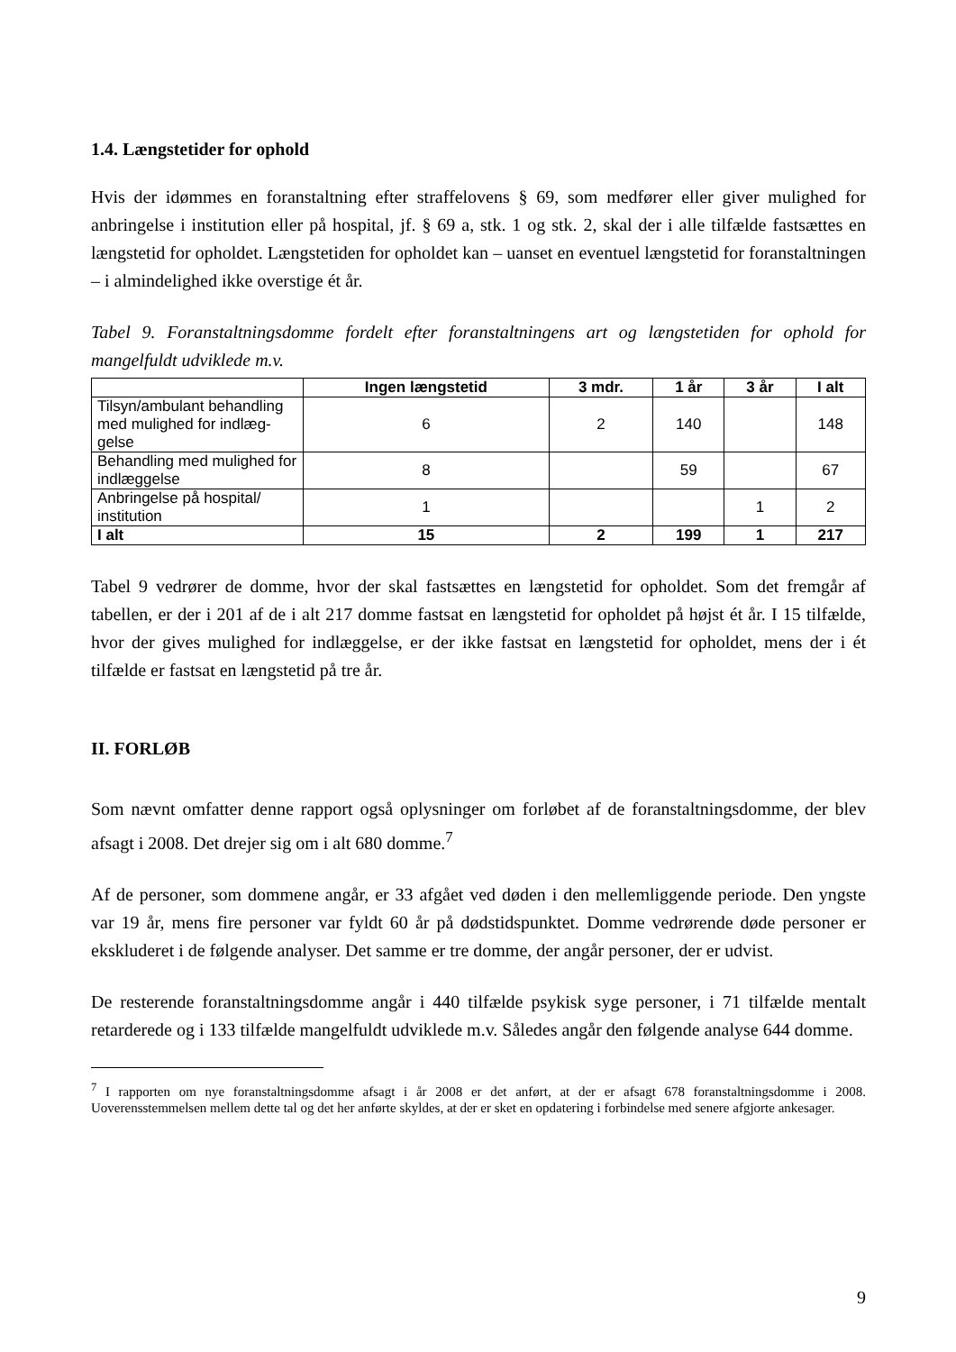1.4. Længstetider for ophold
Hvis der idømmes en foranstaltning efter straffelovens § 69, som medfører eller giver mulighed for anbringelse i institution eller på hospital, jf. § 69 a, stk. 1 og stk. 2, skal der i alle tilfælde fastsættes en længstetid for opholdet. Længstetiden for opholdet kan – uanset en eventuel længstetid for foranstaltningen – i almindelighed ikke overstige ét år.
Tabel 9. Foranstaltningsdomme fordelt efter foranstaltningens art og længstetiden for ophold for mangelfuldt udviklede m.v.
| | Ingen længstetid | 3 mdr. | 1 år | 3 år | I alt |
| --- | --- | --- | --- | --- | --- |
| Tilsyn/ambulant behandling med mulighed for indlæg-gelse | 6 | 2 | 140 | | 148 |
| Behandling med mulighed for indlæggelse | 8 | | 59 | | 67 |
| Anbringelse på hospital/ institution | 1 | | | 1 | 2 |
| I alt | 15 | 2 | 199 | 1 | 217 |
Tabel 9 vedrører de domme, hvor der skal fastsættes en længstetid for opholdet. Som det fremgår af tabellen, er der i 201 af de i alt 217 domme fastsat en længstetid for opholdet på højst ét år. I 15 tilfælde, hvor der gives mulighed for indlæggelse, er der ikke fastsat en længstetid for opholdet, mens der i ét tilfælde er fastsat en længstetid på tre år.
II. FORLØB
Som nævnt omfatter denne rapport også oplysninger om forløbet af de foranstaltningsdomme, der blev afsagt i 2008. Det drejer sig om i alt 680 domme.<sup>7</sup>
Af de personer, som dommene angår, er 33 afgået ved døden i den mellemliggende periode. Den yngste var 19 år, mens fire personer var fyldt 60 år på dødstidspunktet. Domme vedrørende døde personer er ekskluderet i de følgende analyser. Det samme er tre domme, der angår personer, der er udvist.
De resterende foranstaltningsdomme angår i 440 tilfælde psykisk syge personer, i 71 tilfælde mentalt retarderede og i 133 tilfælde mangelfuldt udviklede m.v. Således angår den følgende analyse 644 domme.
<sup>7</sup> I rapporten om nye foranstaltningsdomme afsagt i år 2008 er det anført, at der er afsagt 678 foranstaltningsdomme i 2008. Uoverensstemmelsen mellem dette tal og det her anførte skyldes, at der er sket en opdatering i forbindelse med senere afgjorte ankesager.
9